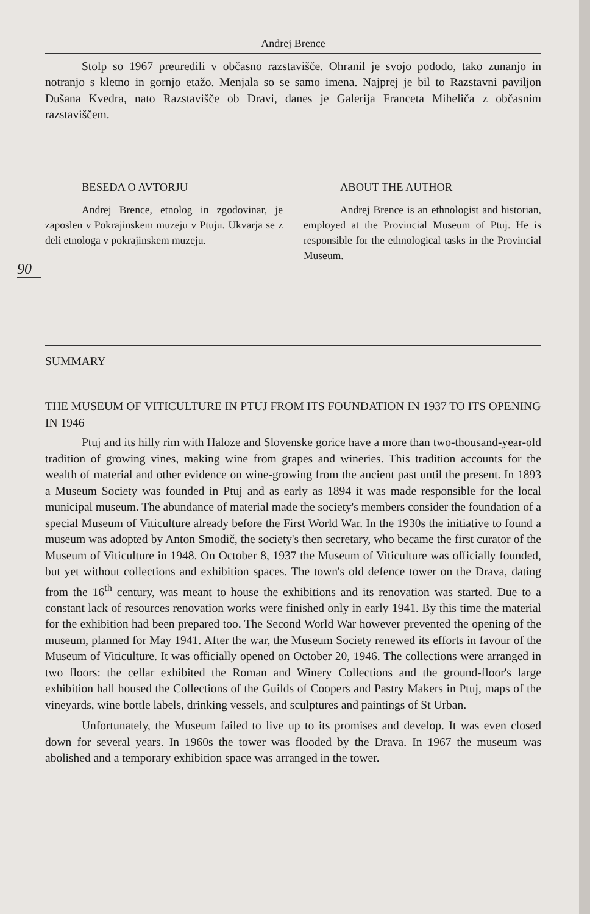Andrej Brence
Stolp so 1967 preuredili v občasno razstavišče. Ohranil je svojo pododo, tako zunanjo in notranjo s kletno in gornjo etažo. Menjala so se samo imena. Najprej je bil to Razstavni paviljon Dušana Kvedra, nato Razstavišče ob Dravi, danes je Galerija Franceta Miheliča z občasnim razstaviščem.
BESEDA O AVTORJU
Andrej Brence, etnolog in zgodovinar, je zaposlen v Pokrajinskem muzeju v Ptuju. Ukvarja se z deli etnologa v pokrajinskem muzeju.
ABOUT THE AUTHOR
Andrej Brence is an ethnologist and historian, employed at the Provincial Museum of Ptuj. He is responsible for the ethnological tasks in the Provincial Museum.
SUMMARY
THE MUSEUM OF VITICULTURE IN PTUJ FROM ITS FOUNDATION IN 1937 TO ITS OPENING IN 1946
Ptuj and its hilly rim with Haloze and Slovenske gorice have a more than two-thousand-year-old tradition of growing vines, making wine from grapes and wineries. This tradition accounts for the wealth of material and other evidence on wine-growing from the ancient past until the present. In 1893 a Museum Society was founded in Ptuj and as early as 1894 it was made responsible for the local municipal museum. The abundance of material made the society's members consider the foundation of a special Museum of Viticulture already before the First World War. In the 1930s the initiative to found a museum was adopted by Anton Smodič, the society's then secretary, who became the first curator of the Museum of Viticulture in 1948. On October 8, 1937 the Museum of Viticulture was officially founded, but yet without collections and exhibition spaces. The town's old defence tower on the Drava, dating from the 16<sup>th</sup> century, was meant to house the exhibitions and its renovation was started. Due to a constant lack of resources renovation works were finished only in early 1941. By this time the material for the exhibition had been prepared too. The Second World War however prevented the opening of the museum, planned for May 1941. After the war, the Museum Society renewed its efforts in favour of the Museum of Viticulture. It was officially opened on October 20, 1946. The collections were arranged in two floors: the cellar exhibited the Roman and Winery Collections and the ground-floor's large exhibition hall housed the Collections of the Guilds of Coopers and Pastry Makers in Ptuj, maps of the vineyards, wine bottle labels, drinking vessels, and sculptures and paintings of St Urban.
Unfortunately, the Museum failed to live up to its promises and develop. It was even closed down for several years. In 1960s the tower was flooded by the Drava. In 1967 the museum was abolished and a temporary exhibition space was arranged in the tower.
90